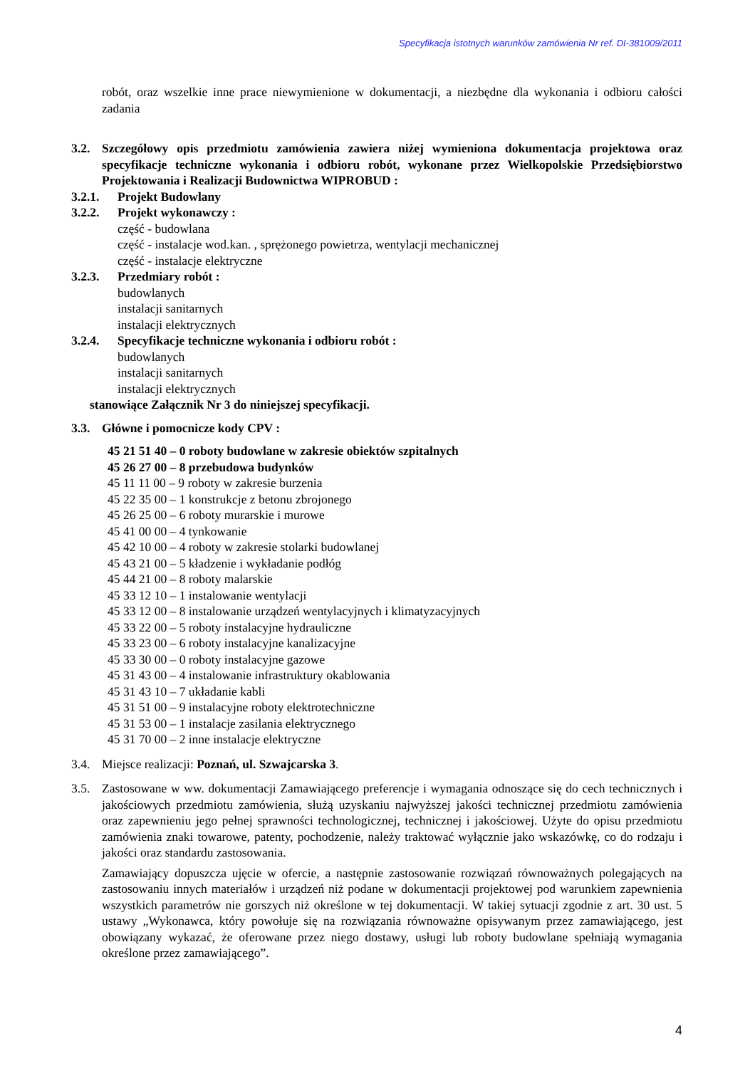Specyfikacja istotnych warunków zamówienia Nr ref. DI-381009/2011
robót, oraz wszelkie inne prace niewymienione w dokumentacji, a niezbędne dla wykonania i odbioru całości zadania
3.2. Szczegółowy opis przedmiotu zamówienia zawiera niżej wymieniona dokumentacja projektowa oraz specyfikacje techniczne wykonania i odbioru robót, wykonane przez Wielkopolskie Przedsiębiorstwo Projektowania i Realizacji Budownictwa WIPROBUD :
3.2.1. Projekt Budowlany
3.2.2. Projekt wykonawczy :
część - budowlana
część - instalacje wod.kan. , sprężonego powietrza, wentylacji mechanicznej
część - instalacje elektryczne
3.2.3. Przedmiary robót :
budowlanych
instalacji sanitarnych
instalacji elektrycznych
3.2.4. Specyfikacje techniczne wykonania i odbioru robót :
budowlanych
instalacji sanitarnych
instalacji elektrycznych
stanowiące Załącznik Nr 3 do niniejszej specyfikacji.
3.3. Główne i pomocnicze kody CPV :
45 21 51 40 – 0 roboty budowlane w zakresie obiektów szpitalnych
45 26 27 00 – 8 przebudowa budynków
45 11 11 00 – 9 roboty w zakresie burzenia
45 22 35 00 – 1 konstrukcje z betonu zbrojonego
45 26 25 00 – 6 roboty murarskie i murowe
45 41 00 00 – 4 tynkowanie
45 42 10 00 – 4 roboty w zakresie stolarki budowlanej
45 43 21 00 – 5 kładzenie i wykładanie podłóg
45 44 21 00 – 8 roboty malarskie
45 33 12 10 – 1 instalowanie wentylacji
45 33 12 00 – 8 instalowanie urządzeń wentylacyjnych i klimatyzacyjnych
45 33 22 00 – 5 roboty instalacyjne hydrauliczne
45 33 23 00 – 6 roboty instalacyjne kanalizacyjne
45 33 30 00 – 0 roboty instalacyjne gazowe
45 31 43 00 – 4 instalowanie infrastruktury okablowania
45 31 43 10 – 7 układanie kabli
45 31 51 00 – 9 instalacyjne roboty elektrotechniczne
45 31 53 00 – 1 instalacje zasilania elektrycznego
45 31 70 00 – 2 inne instalacje elektryczne
3.4. Miejsce realizacji: Poznań, ul. Szwajcarska 3.
3.5. Zastosowane w ww. dokumentacji Zamawiającego preferencje i wymagania odnoszące się do cech technicznych i jakościowych przedmiotu zamówienia, służą uzyskaniu najwyższej jakości technicznej przedmiotu zamówienia oraz zapewnieniu jego pełnej sprawności technologicznej, technicznej i jakościowej. Użyte do opisu przedmiotu zamówienia znaki towarowe, patenty, pochodzenie, należy traktować wyłącznie jako wskazówkę, co do rodzaju i jakości oraz standardu zastosowania.
Zamawiający dopuszcza ujęcie w ofercie, a następnie zastosowanie rozwiązań równoważnych polegających na zastosowaniu innych materiałów i urządzeń niż podane w dokumentacji projektowej pod warunkiem zapewnienia wszystkich parametrów nie gorszych niż określone w tej dokumentacji. W takiej sytuacji zgodnie z art. 30 ust. 5 ustawy „Wykonawca, który powołuje się na rozwiązania równoważne opisywanym przez zamawiającego, jest obowiązany wykazać, że oferowane przez niego dostawy, usługi lub roboty budowlane spełniają wymagania określone przez zamawiającego”.
4